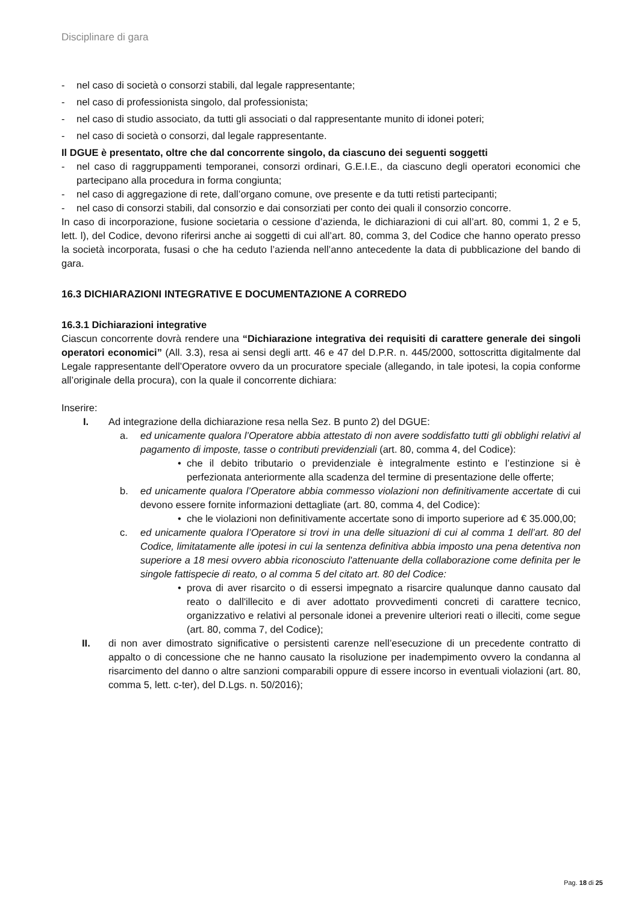Disciplinare di gara
- nel caso di società o consorzi stabili, dal legale rappresentante;
- nel caso di professionista singolo, dal professionista;
- nel caso di studio associato, da tutti gli associati o dal rappresentante munito di idonei poteri;
- nel caso di società o consorzi, dal legale rappresentante.
Il DGUE è presentato, oltre che dal concorrente singolo, da ciascuno dei seguenti soggetti
- nel caso di raggruppamenti temporanei, consorzi ordinari, G.E.I.E., da ciascuno degli operatori economici che partecipano alla procedura in forma congiunta;
- nel caso di aggregazione di rete, dall’organo comune, ove presente e da tutti retisti partecipanti;
- nel caso di consorzi stabili, dal consorzio e dai consorziati per conto dei quali il consorzio concorre.
In caso di incorporazione, fusione societaria o cessione d’azienda, le dichiarazioni di cui all’art. 80, commi 1, 2 e 5, lett. l), del Codice, devono riferirsi anche ai soggetti di cui all’art. 80, comma 3, del Codice che hanno operato presso la società incorporata, fusasi o che ha ceduto l’azienda nell’anno antecedente la data di pubblicazione del bando di gara.
16.3 DICHIARAZIONI INTEGRATIVE E DOCUMENTAZIONE A CORREDO
16.3.1 Dichiarazioni integrative
Ciascun concorrente dovrà rendere una “Dichiarazione integrativa dei requisiti di carattere generale dei singoli operatori economici” (All. 3.3), resa ai sensi degli artt. 46 e 47 del D.P.R. n. 445/2000, sottoscritta digitalmente dal Legale rappresentante dell’Operatore ovvero da un procuratore speciale (allegando, in tale ipotesi, la copia conforme all’originale della procura), con la quale il concorrente dichiara:
Inserire:
I. Ad integrazione della dichiarazione resa nella Sez. B punto 2) del DGUE:
a. ed unicamente qualora l’Operatore abbia attestato di non avere soddisfatto tutti gli obblighi relativi al pagamento di imposte, tasse o contributi previdenziali (art. 80, comma 4, del Codice):
• che il debito tributario o previdenziale è integralmente estinto e l’estinzione si è perfezionata anteriormente alla scadenza del termine di presentazione delle offerte;
b. ed unicamente qualora l’Operatore abbia commesso violazioni non definitivamente accertate di cui devono essere fornite informazioni dettagliate (art. 80, comma 4, del Codice):
• che le violazioni non definitivamente accertate sono di importo superiore ad € 35.000,00;
c. ed unicamente qualora l’Operatore si trovi in una delle situazioni di cui al comma 1 dell’art. 80 del Codice, limitatamente alle ipotesi in cui la sentenza definitiva abbia imposto una pena detentiva non superiore a 18 mesi ovvero abbia riconosciuto l'attenuante della collaborazione come definita per le singole fattispecie di reato, o al comma 5 del citato art. 80 del Codice:
• prova di aver risarcito o di essersi impegnato a risarcire qualunque danno causato dal reato o dall'illecito e di aver adottato provvedimenti concreti di carattere tecnico, organizzativo e relativi al personale idonei a prevenire ulteriori reati o illeciti, come segue (art. 80, comma 7, del Codice);
II. di non aver dimostrato significative o persistenti carenze nell’esecuzione di un precedente contratto di appalto o di concessione che ne hanno causato la risoluzione per inadempimento ovvero la condanna al risarcimento del danno o altre sanzioni comparabili oppure di essere incorso in eventuali violazioni (art. 80, comma 5, lett. c-ter), del D.Lgs. n. 50/2016);
Pag. 18 di 25